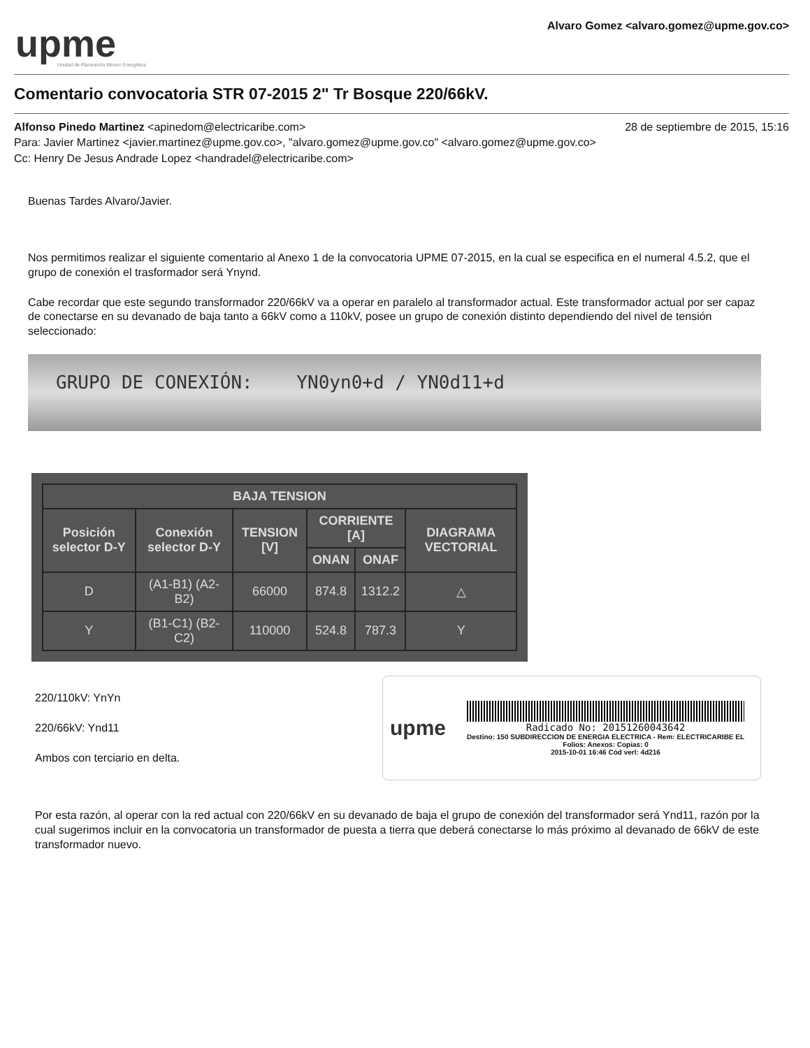upme
Unidad de Planeación Minero Energética
Alvaro Gomez <alvaro.gomez@upme.gov.co>
Comentario convocatoria STR 07-2015 2" Tr Bosque 220/66kV.
28 de septiembre de 2015, 15:16 Alfonso Pinedo Martinez <apinedom@electricaribe.com>
Para: Javier Martinez <javier.martinez@upme.gov.co>, "alvaro.gomez@upme.gov.co" <alvaro.gomez@upme.gov.co>
Cc: Henry De Jesus Andrade Lopez <handradel@electricaribe.com>
Buenas Tardes Alvaro/Javier.
Nos permitimos realizar el siguiente comentario al Anexo 1 de la convocatoria UPME 07-2015, en la cual se especifica en el numeral 4.5.2, que el grupo de conexión el trasformador será Ynynd.
Cabe recordar que este segundo transformador 220/66kV va a operar en paralelo al transformador actual. Este transformador actual por ser capaz de conectarse en su devanado de baja tanto a 66kV como a 110kV, posee un grupo de conexión distinto dependiendo del nivel de tensión seleccionado:
GRUPO DE CONEXIÓN: YN0yn0+d / YN0d11+d
| BAJA TENSION | | | | | |
| --- | --- | --- | --- | --- | --- |
| Posición selector D-Y | Conexión selector D-Y | TENSION [V] | CORRIENTE [A] | | DIAGRAMA VECTORIAL |
| | | | ONAN | ONAF | |
| D | (A1-B1) (A2-B2) | 66000 | 874.8 | 1312.2 | △ |
| Y | (B1-C1) (B2-C2) | 110000 | 524.8 | 787.3 | Y |
220/110kV: YnYn
220/66kV: Ynd11
Ambos con terciario en delta.
upme
Radicado No: 20151260043642
Destino: 150 SUBDIRECCION DE ENERGIA ELECTRICA - Rem: ELECTRICARIBE EL
Folios: Anexos: Copias: 0
2015-10-01 16:46 Cód verl: 4d216
Por esta razón, al operar con la red actual con 220/66kV en su devanado de baja el grupo de conexión del transformador será Ynd11, razón por la cual sugerimos incluir en la convocatoria un transformador de puesta a tierra que deberá conectarse lo más próximo al devanado de 66kV de este transformador nuevo.